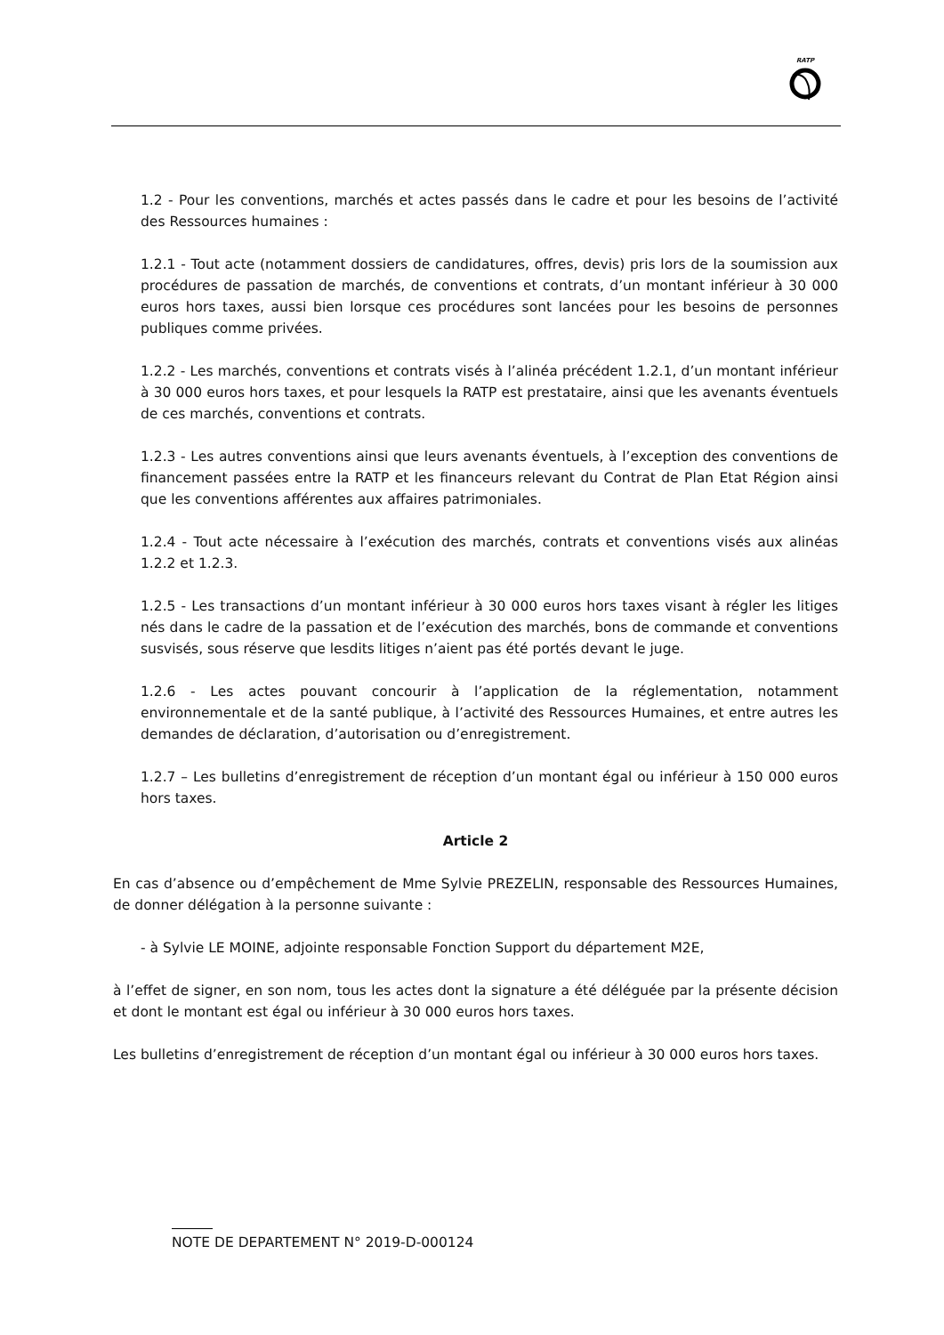RATP
1.2 - Pour les conventions, marchés et actes passés dans le cadre et pour les besoins de l’activité des Ressources humaines :
1.2.1 - Tout acte (notamment dossiers de candidatures, offres, devis) pris lors de la soumission aux procédures de passation de marchés, de conventions et contrats, d’un montant inférieur à 30 000 euros hors taxes, aussi bien lorsque ces procédures sont lancées pour les besoins de personnes publiques comme privées.
1.2.2 - Les marchés, conventions et contrats visés à l’alinéa précédent 1.2.1, d’un montant inférieur à 30 000 euros hors taxes, et pour lesquels la RATP est prestataire, ainsi que les avenants éventuels de ces marchés, conventions et contrats.
1.2.3 - Les autres conventions ainsi que leurs avenants éventuels, à l’exception des conventions de financement passées entre la RATP et les financeurs relevant du Contrat de Plan Etat Région ainsi que les conventions afférentes aux affaires patrimoniales.
1.2.4 - Tout acte nécessaire à l’exécution des marchés, contrats et conventions visés aux alinéas 1.2.2 et 1.2.3.
1.2.5 - Les transactions d’un montant inférieur à 30 000 euros hors taxes visant à régler les litiges nés dans le cadre de la passation et de l’exécution des marchés, bons de commande et conventions susvisés, sous réserve que lesdits litiges n’aient pas été portés devant le juge.
1.2.6 - Les actes pouvant concourir à l’application de la réglementation, notamment environnementale et de la santé publique, à l’activité des Ressources Humaines, et entre autres les demandes de déclaration, d’autorisation ou d’enregistrement.
1.2.7 – Les bulletins d’enregistrement de réception d’un montant égal ou inférieur à 150 000 euros hors taxes.
Article 2
En cas d’absence ou d’empêchement de Mme Sylvie PREZELIN, responsable des Ressources Humaines, de donner délégation à la personne suivante :
- à Sylvie LE MOINE, adjointe responsable Fonction Support du département M2E,
à l’effet de signer, en son nom, tous les actes dont la signature a été déléguée par la présente décision et dont le montant est égal ou inférieur à 30 000 euros hors taxes.
Les bulletins d’enregistrement de réception d’un montant égal ou inférieur à 30 000 euros hors taxes.
NOTE DE DEPARTEMENT N° 2019-D-000124